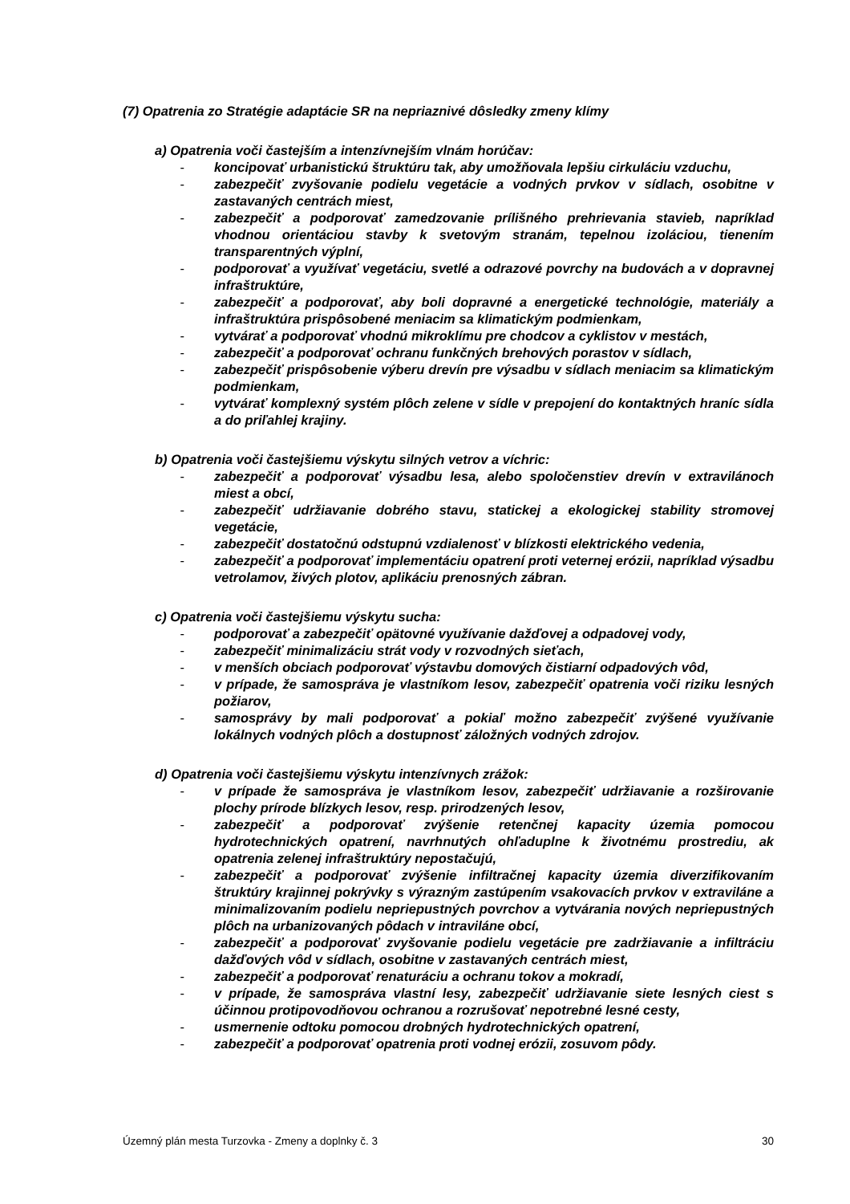(7) Opatrenia zo Stratégie adaptácie SR na nepriaznivé dôsledky zmeny klímy
a) Opatrenia voči častejším a intenzívnejším vlnám horúčav:
- koncipovať urbanistickú štruktúru tak, aby umožňovala lepšiu cirkuláciu vzduchu,
- zabezpečiť zvyšovanie podielu vegetácie a vodných prvkov v sídlach, osobitne v zastavaných centrách miest,
- zabezpečiť a podporovať zamedzovanie príliš­ného prehrievania stavieb, napríklad vhodnou orientáciou stavby k svetovým stranám, tepelnou izoláciou, tienením transparentných výplní,
- podporovať a využívať vegetáciu, svetlé a odrazové povrchy na budovách a v dopravnej infraštruktúre,
- zabezpečiť a podporovať, aby boli dopravné a energetické technológie, materiály a infraštruktúra prispôsobené meniacim sa klimatickým podmienkam,
- vytvárať a podporovať vhodnú mikroklímu pre chodcov a cyklistov v mestách,
- zabezpečiť a podporovať ochranu funkčných brehových porastov v sídlach,
- zabezpečiť prispôsobenie výberu drevín pre výsadbu v sídlach meniacim sa klimatickým podmienkam,
- vytvárať komplexný systém plôch zelene v sídle v prepojení do kontaktných hraníc sídla a do priľahlej krajiny.
b) Opatrenia voči častejšiemu výskytu silných vetrov a víchric:
- zabezpečiť a podporovať výsadbu lesa, alebo spoločenstiev drevín v extravilánoch miest a obcí,
- zabezpečiť udržiavanie dobrého stavu, statickej a ekologickej stability stromovej vegetácie,
- zabezpečiť dostatočnú odstupnú vzdialenosť v blízkosti elektrického vedenia,
- zabezpečiť a podporovať implementáciu opatrení proti veternej erózii, napríklad výsadbu vetrolamov, živých plotov, aplikáciu prenosných zábran.
c) Opatrenia voči častejšiemu výskytu sucha:
- podporovať a zabezpečiť opätovné využívanie dažďovej a odpadovej vody,
- zabezpečiť minimalizáciu strát vody v rozvodných sieťach,
- v menších obciach podporovať výstavbu domových čistiarní odpadových vôd,
- v prípade, že samospráva je vlastníkom lesov, zabezpečiť opatrenia voči riziku lesných požiarov,
- samosprávy by mali podporovať a pokiaľ možno zabezpečiť zvýšené využívanie lokálnych vodných plôch a dostupnosť záložných vodných zdrojov.
d) Opatrenia voči častejšiemu výskytu intenzívnych zrážok:
- v prípade že samospráva je vlastníkom lesov, zabezpečiť udržiavanie a rozširovanie plochy prírode blízkych lesov, resp. prirodzených lesov,
- zabezpečiť a podporovať zvýšenie retenčnej kapacity územia pomocou hydrotechnických opatrení, navrhnutých ohľaduplne k životnému prostrediu, ak opatrenia zelenej infraštruktúry nepostačujú,
- zabezpečiť a podporovať zvýšenie infiltračnej kapacity územia diverzifikovaním štruktúry krajinnej pokrývky s výrazným zastúpením vsakovacích prvkov v extraviláne a minimalizovaním podielu nepriepustných povrchov a vytvárania nových nepriepustných plôch na urbanizovaných pôdach v intraviláne obcí,
- zabezpečiť a podporovať zvyšovanie podielu vegetácie pre zadržiavanie a infiltráciu dažďových vôd v sídlach, osobitne v zastavaných centrách miest,
- zabezpečiť a podporovať renaturáciu a ochranu tokov a mokradí,
- v prípade, že samospráva vlastní lesy, zabezpečiť udržiavanie siete lesných ciest s účinnou protipovodňovou ochranou a rozrušovať nepotrebné lesné cesty,
- usmernenie odtoku pomocou drobných hydrotechnických opatrení,
- zabezpečiť a podporovať opatrenia proti vodnej erózii, zosuvom pôdy.
Územný plán mesta Turzovka - Zmeny a doplnky č. 3 30